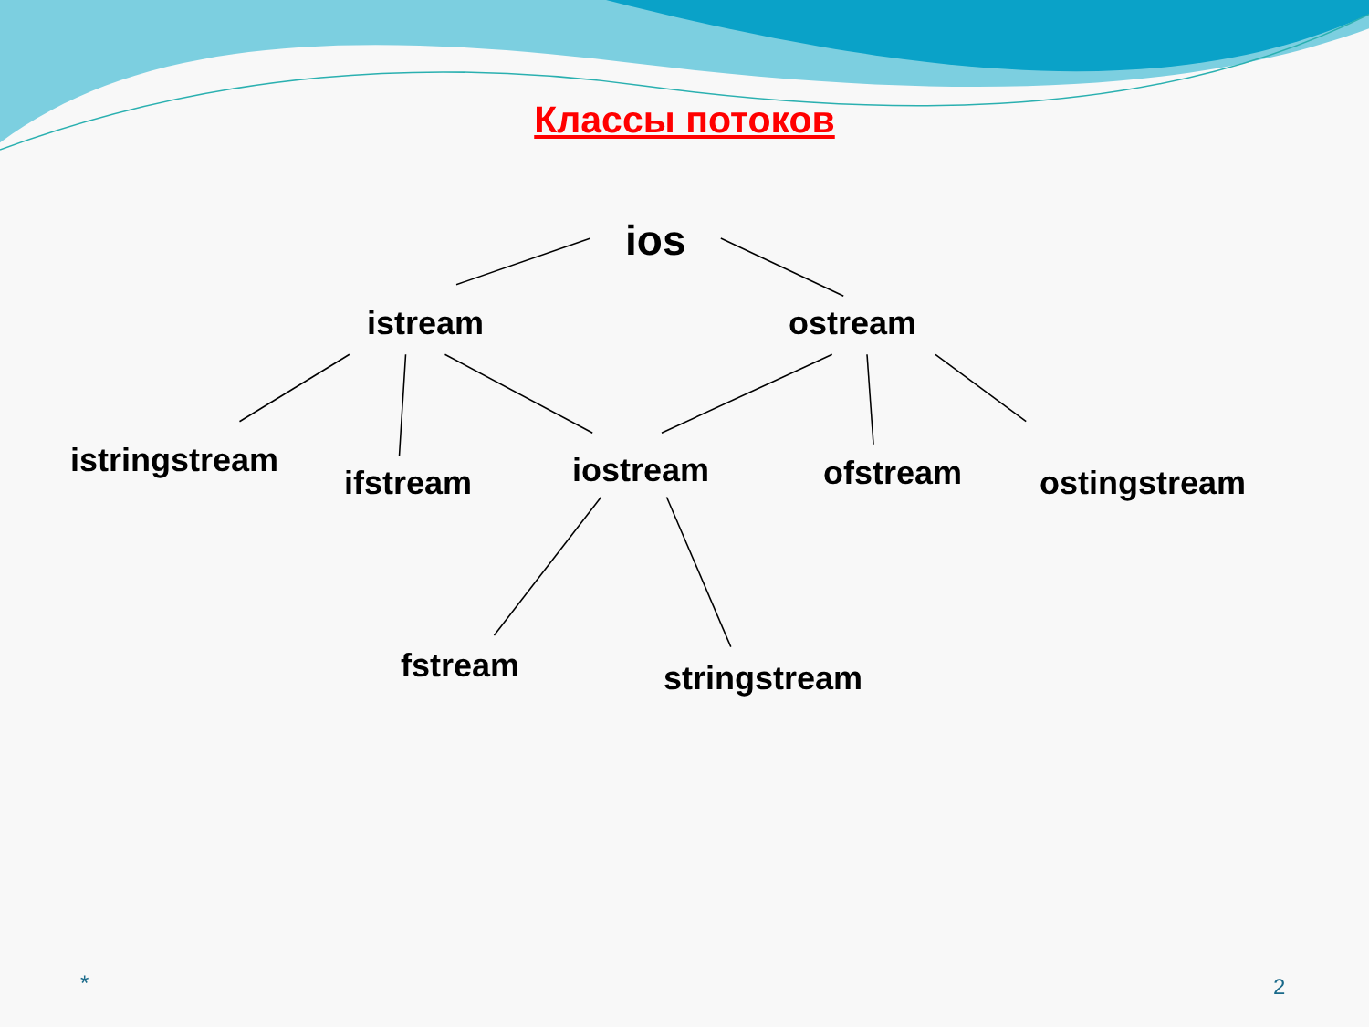Классы потоков
ios
istream ostream
istringstream
ifstream iostream ofstream ostingstream
fstream stringstream
* 2